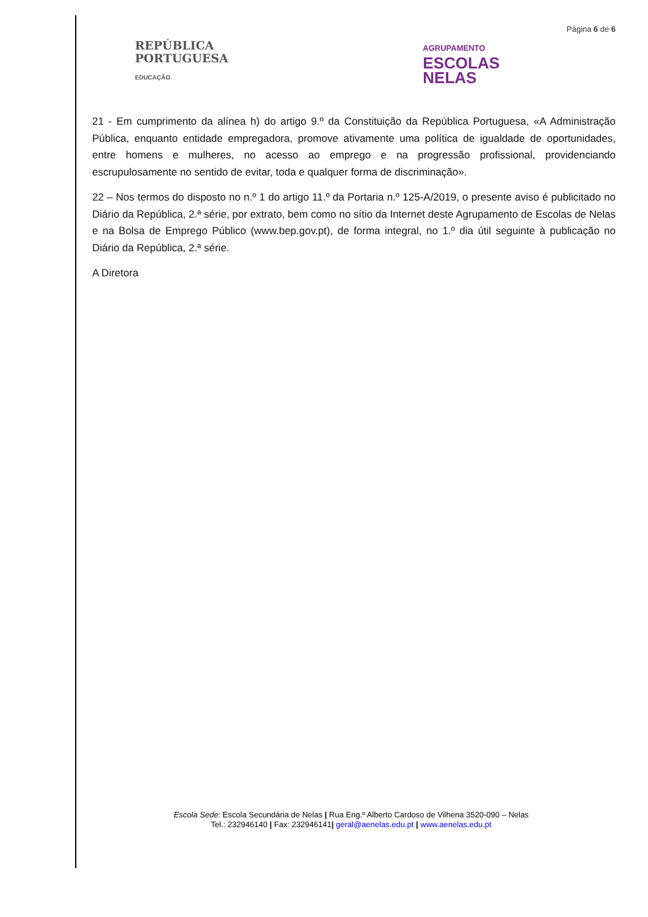Página 6 de 6
REPÚBLICA
PORTUGUESA
EDUCAÇÃO
AGRUPAMENTO
ESCOLAS
NELAS
21 - Em cumprimento da alínea h) do artigo 9.º da Constituição da República Portuguesa, «A Administração Pública, enquanto entidade empregadora, promove ativamente uma política de igualdade de oportunidades, entre homens e mulheres, no acesso ao emprego e na progressão profissional, providenciando escrupulosamente no sentido de evitar, toda e qualquer forma de discriminação».
22 – Nos termos do disposto no n.º 1 do artigo 11.º da Portaria n.º 125-A/2019, o presente aviso é publicitado no Diário da República, 2.ª série, por extrato, bem como no sítio da Internet deste Agrupamento de Escolas de Nelas e na Bolsa de Emprego Público (www.bep.gov.pt), de forma integral, no 1.º dia útil seguinte à publicação no Diário da República, 2.ª série.
A Diretora
Escola Sede: Escola Secundária de Nelas | Rua Eng.º Alberto Cardoso de Vilhena 3520-090 – Nelas
Tel.: 232946140 | Fax: 232946141| geral@aenelas.edu.pt | www.aenelas.edu.pt